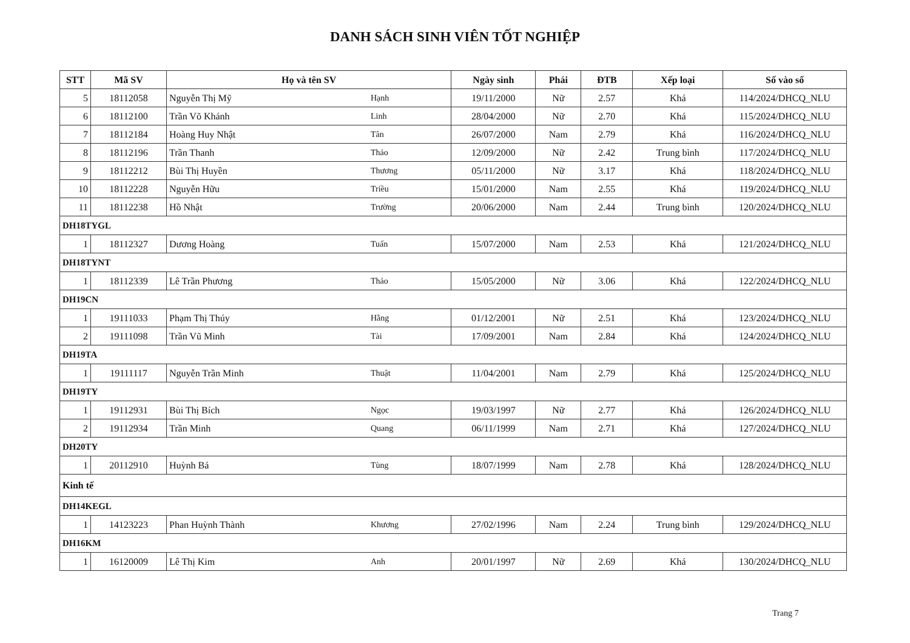DANH SÁCH SINH VIÊN TỐT NGHIỆP
| STT | Mã SV | Họ và tên SV | | Ngày sinh | Phái | ĐTB | Xếp loại | Số vào sổ |
| --- | --- | --- | --- | --- | --- | --- | --- | --- |
| 5 | 18112058 | Nguyễn Thị Mỹ | Hạnh | 19/11/2000 | Nữ | 2.57 | Khá | 114/2024/DHCQ_NLU |
| 6 | 18112100 | Trần Võ Khánh | Linh | 28/04/2000 | Nữ | 2.70 | Khá | 115/2024/DHCQ_NLU |
| 7 | 18112184 | Hoàng Huy Nhật | Tân | 26/07/2000 | Nam | 2.79 | Khá | 116/2024/DHCQ_NLU |
| 8 | 18112196 | Trần Thanh | Thảo | 12/09/2000 | Nữ | 2.42 | Trung bình | 117/2024/DHCQ_NLU |
| 9 | 18112212 | Bùi Thị Huyền | Thương | 05/11/2000 | Nữ | 3.17 | Khá | 118/2024/DHCQ_NLU |
| 10 | 18112228 | Nguyễn Hữu | Triều | 15/01/2000 | Nam | 2.55 | Khá | 119/2024/DHCQ_NLU |
| 11 | 18112238 | Hồ Nhật | Trường | 20/06/2000 | Nam | 2.44 | Trung bình | 120/2024/DHCQ_NLU |
| DH18TYGL | | | | | | | | |
| 1 | 18112327 | Dương Hoàng | Tuấn | 15/07/2000 | Nam | 2.53 | Khá | 121/2024/DHCQ_NLU |
| DH18TYNT | | | | | | | | |
| 1 | 18112339 | Lê Trần Phương | Thảo | 15/05/2000 | Nữ | 3.06 | Khá | 122/2024/DHCQ_NLU |
| DH19CN | | | | | | | | |
| 1 | 19111033 | Phạm Thị Thúy | Hằng | 01/12/2001 | Nữ | 2.51 | Khá | 123/2024/DHCQ_NLU |
| 2 | 19111098 | Trần Vũ Minh | Tài | 17/09/2001 | Nam | 2.84 | Khá | 124/2024/DHCQ_NLU |
| DH19TA | | | | | | | | |
| 1 | 19111117 | Nguyễn Trần Minh | Thuật | 11/04/2001 | Nam | 2.79 | Khá | 125/2024/DHCQ_NLU |
| DH19TY | | | | | | | | |
| 1 | 19112931 | Bùi Thị Bích | Ngọc | 19/03/1997 | Nữ | 2.77 | Khá | 126/2024/DHCQ_NLU |
| 2 | 19112934 | Trần Minh | Quang | 06/11/1999 | Nam | 2.71 | Khá | 127/2024/DHCQ_NLU |
| DH20TY | | | | | | | | |
| 1 | 20112910 | Huỳnh Bá | Tùng | 18/07/1999 | Nam | 2.78 | Khá | 128/2024/DHCQ_NLU |
| Kinh tế | | | | | | | | |
| DH14KEGL | | | | | | | | |
| 1 | 14123223 | Phan Huỳnh Thành | Khương | 27/02/1996 | Nam | 2.24 | Trung bình | 129/2024/DHCQ_NLU |
| DH16KM | | | | | | | | |
| 1 | 16120009 | Lê Thị Kim | Anh | 20/01/1997 | Nữ | 2.69 | Khá | 130/2024/DHCQ_NLU |
Trang 7